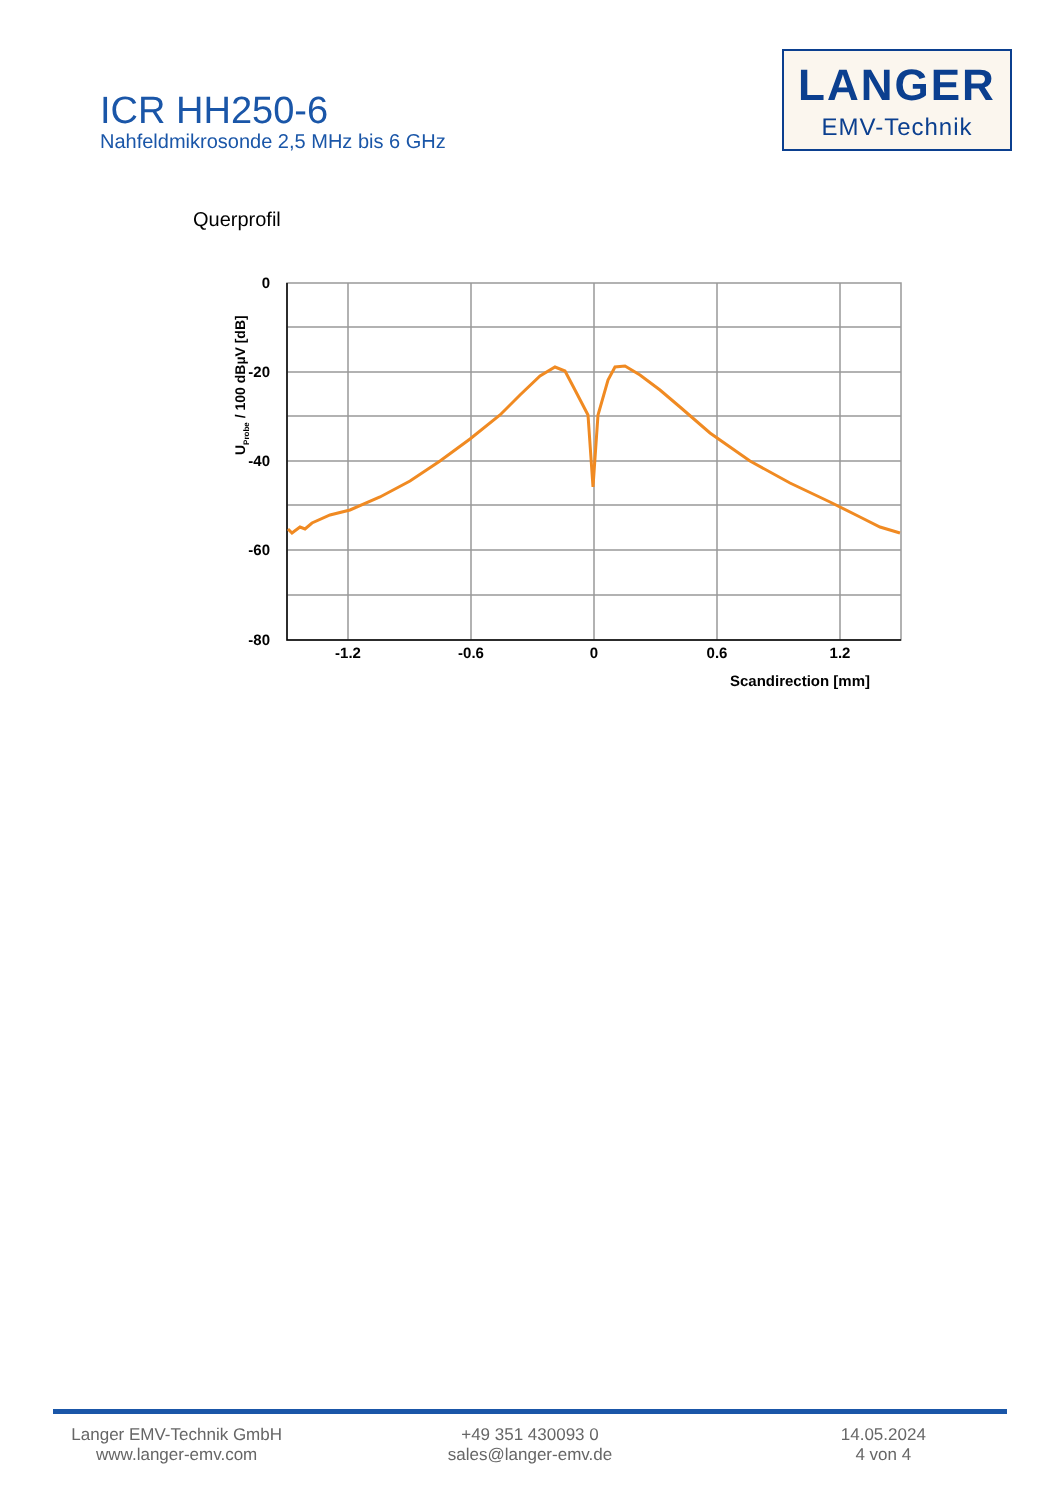ICR HH250-6
Nahfeldmikrosonde 2,5 MHz bis 6 GHz
LANGER
EMV-Technik
Querprofil
0
-20
-40
-60
-80
-1.2
-0.6
0
0.6
1.2
Scandirection [mm]
UProbe / 100 dBµV [dB]
Langer EMV-Technik GmbH
www.langer-emv.com
+49 351 430093 0
sales@langer-emv.de
14.05.2024
4 von 4